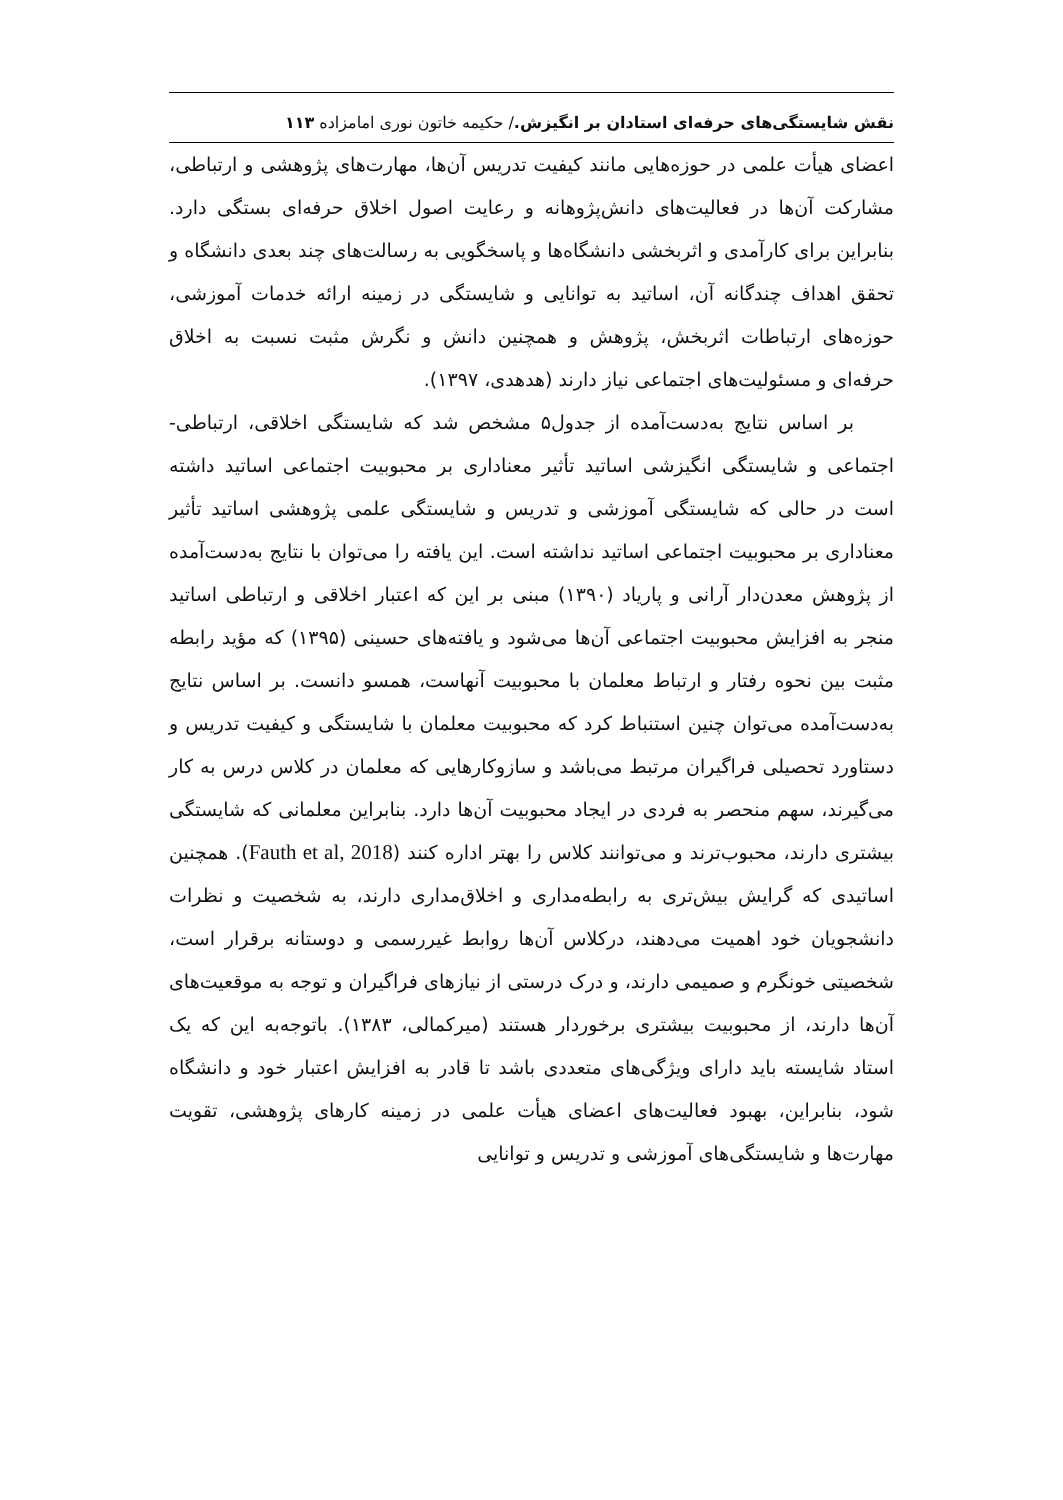نقش شایستگی‌های حرفه‌ای استادان بر انگیزش./ حکیمه خاتون نوری امامزاده ۱۱۳
اعضای هیأت علمی در حوزه‌هایی مانند کیفیت تدریس آن‌ها، مهارت‌های پژوهشی و ارتباطی، مشارکت آن‌ها در فعالیت‌های دانش‌پژوهانه و رعایت اصول اخلاق حرفه‌ای بستگی دارد. بنابراین برای کارآمدی و اثربخشی دانشگاه‌ها و پاسخگویی به رسالت‌های چند بعدی دانشگاه و تحقق اهداف چندگانه آن، اساتید به توانایی و شایستگی در زمینه ارائه خدمات آموزشی، حوزه‌های ارتباطات اثربخش، پژوهش و همچنین دانش و نگرش مثبت نسبت به اخلاق حرفه‌ای و مسئولیت‌های اجتماعی نیاز دارند (هدهدی، ۱۳۹۷).
بر اساس نتایج به‌دست‌آمده از جدول۵ مشخص شد که شایستگی اخلاقی، ارتباطی- اجتماعی و شایستگی انگیزشی اساتید تأثیر معناداری بر محبوبیت اجتماعی اساتید داشته است در حالی که شایستگی آموزشی و تدریس و شایستگی علمی پژوهشی اساتید تأثیر معناداری بر محبوبیت اجتماعی اساتید نداشته است. این یافته را می‌توان با نتایج به‌دست‌آمده از پژوهش معدن‌دار آرانی و پاریاد (۱۳۹۰) مبنی بر این که اعتبار اخلاقی و ارتباطی اساتید منجر به افزایش محبوبیت اجتماعی آن‌ها می‌شود و یافته‌های حسینی (۱۳۹۵) که مؤید رابطه مثبت بین نحوه رفتار و ارتباط معلمان با محبوبیت آنهاست، همسو دانست. بر اساس نتایج به‌دست‌آمده می‌توان چنین استنباط کرد که محبوبیت معلمان با شایستگی و کیفیت تدریس و دستاورد تحصیلی فراگیران مرتبط می‌باشد و سازوکارهایی که معلمان در کلاس درس به کار می‌گیرند، سهم منحصر به فردی در ایجاد محبوبیت آن‌ها دارد. بنابراین معلمانی که شایستگی بیشتری دارند، محبوب‌ترند و می‌توانند کلاس را بهتر اداره کنند (Fauth et al, 2018). همچنین اساتیدی که گرایش بیش‌تری به رابطه‌مداری و اخلاق‌مداری دارند، به شخصیت و نظرات دانشجویان خود اهمیت می‌دهند، درکلاس آن‌ها روابط غیررسمی و دوستانه برقرار است، شخصیتی خونگرم و صمیمی دارند، و درک درستی از نیازهای فراگیران و توجه به موقعیت‌های آن‌ها دارند، از محبوبیت بیشتری برخوردار هستند (میرکمالی، ۱۳۸۳). باتوجه‌به این که یک استاد شایسته باید دارای ویژگی‌های متعددی باشد تا قادر به افزایش اعتبار خود و دانشگاه شود، بنابراین، بهبود فعالیت‌های اعضای هیأت علمی در زمینه کارهای پژوهشی، تقویت مهارت‌ها و شایستگی‌های آموزشی و تدریس و توانایی